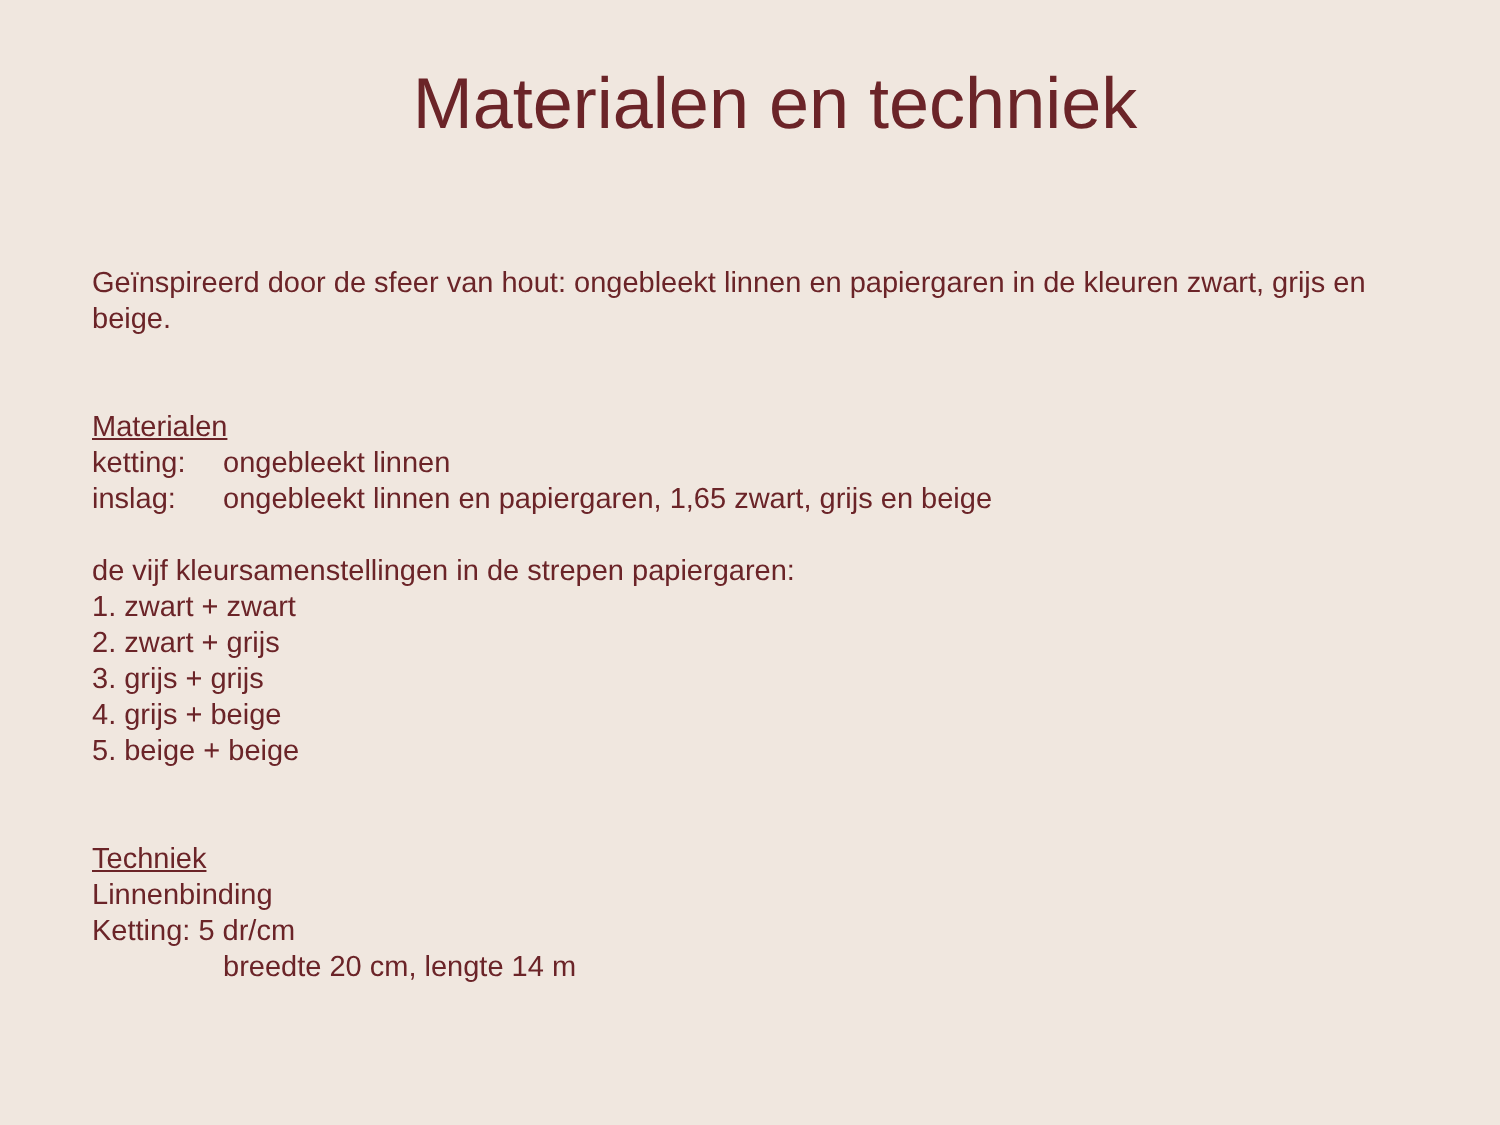Materialen en techniek
Geïnspireerd door de sfeer van hout: ongebleekt linnen en papiergaren in de kleuren zwart, grijs en beige.
Materialen
ketting: ongebleekt linnen
inslag: ongebleekt linnen en papiergaren, 1,65 zwart, grijs en beige
de vijf kleursamenstellingen in de strepen papiergaren:
1. zwart + zwart
2. zwart + grijs
3. grijs + grijs
4. grijs + beige
5. beige + beige
Techniek
Linnenbinding
Ketting: 5 dr/cm
breedte 20 cm, lengte 14 m